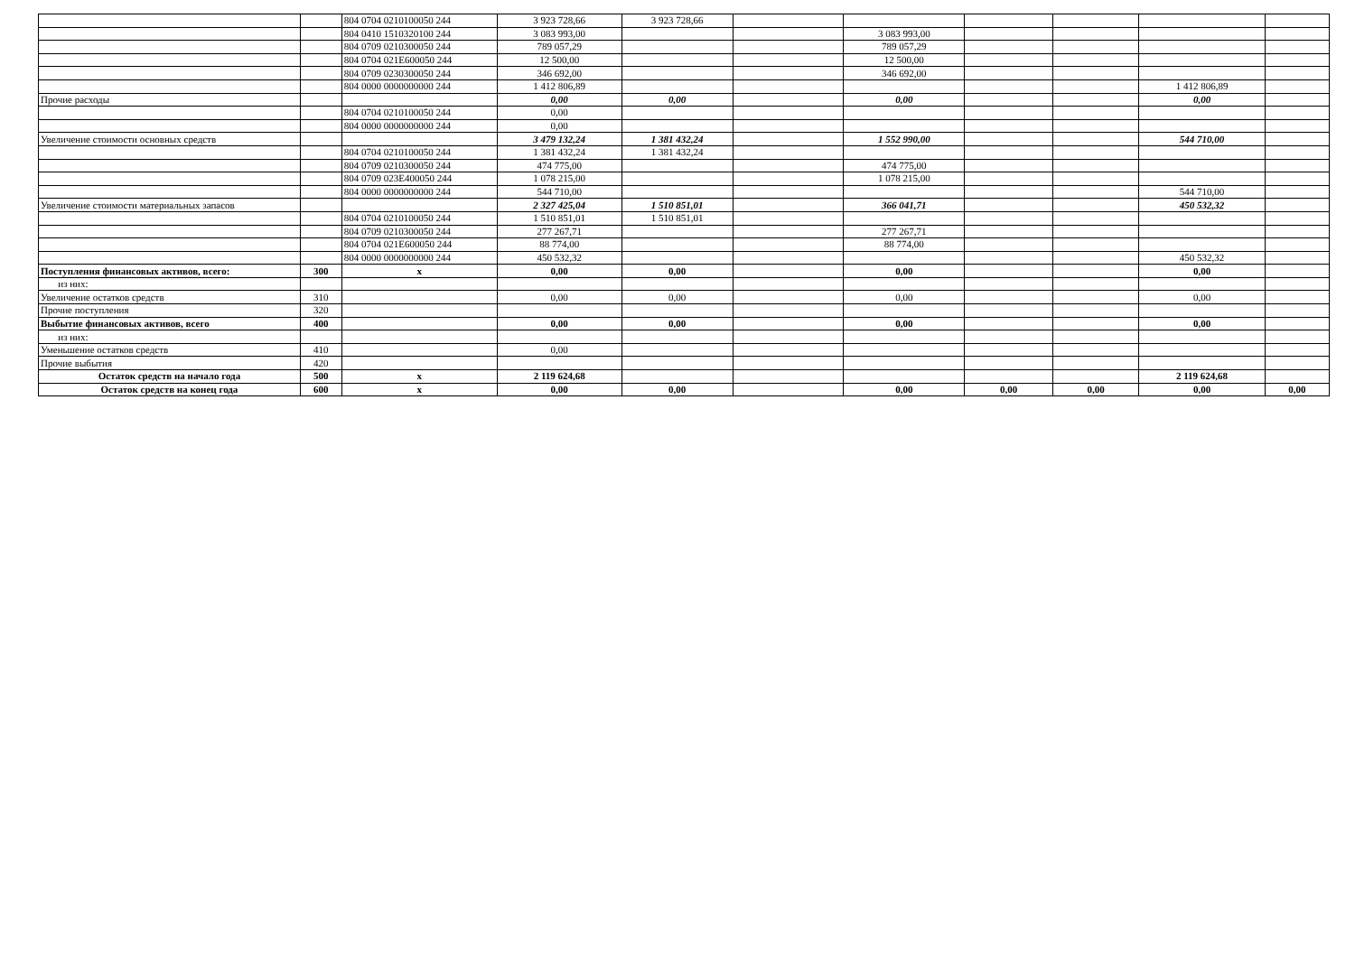| | | 804 0704 0210100050 244 | 3 923 728,66 | 3 923 728,66 | | | | | | |
| | | 804 0410 1510320100 244 | 3 083 993,00 | | | 3 083 993,00 | | | | |
| | | 804 0709 0210300050 244 | 789 057,29 | | | 789 057,29 | | | | |
| | | 804 0704 021E600050 244 | 12 500,00 | | | 12 500,00 | | | | |
| | | 804 0709 0230300050 244 | 346 692,00 | | | 346 692,00 | | | | |
| | | 804 0000 0000000000 244 | 1 412 806,89 | | | | | | 1 412 806,89 | |
| Прочие расходы | | | 0,00 | 0,00 | | 0,00 | | | 0,00 | |
| | | 804 0704 0210100050 244 | 0,00 | | | | | | | |
| | | 804 0000 0000000000 244 | 0,00 | | | | | | | |
| Увеличение стоимости основных средств | | | 3 479 132,24 | 1 381 432,24 | | 1 552 990,00 | | | 544 710,00 | |
| | | 804 0704 0210100050 244 | 1 381 432,24 | 1 381 432,24 | | | | | | |
| | | 804 0709 0210300050 244 | 474 775,00 | | | 474 775,00 | | | | |
| | | 804 0709 023E400050 244 | 1 078 215,00 | | | 1 078 215,00 | | | | |
| | | 804 0000 0000000000 244 | 544 710,00 | | | | | | 544 710,00 | |
| Увеличение стоимости материальных запасов | | | 2 327 425,04 | 1 510 851,01 | | 366 041,71 | | | 450 532,32 | |
| | | 804 0704 0210100050 244 | 1 510 851,01 | 1 510 851,01 | | | | | | |
| | | 804 0709 0210300050 244 | 277 267,71 | | | 277 267,71 | | | | |
| | | 804 0704 021E600050 244 | 88 774,00 | | | 88 774,00 | | | | |
| | | 804 0000 0000000000 244 | 450 532,32 | | | | | | 450 532,32 | |
| Поступления финансовых активов, всего: | 300 | x | 0,00 | 0,00 | | 0,00 | | | 0,00 | |
| из них: | | | | | | | | | | |
| Увеличение остатков средств | 310 | | 0,00 | 0,00 | | 0,00 | | | 0,00 | |
| Прочие поступления | 320 | | | | | | | | | |
| Выбытие финансовых активов, всего | 400 | | 0,00 | 0,00 | | 0,00 | | | 0,00 | |
| из них: | | | | | | | | | | |
| Уменьшение остатков средств | 410 | | 0,00 | | | | | | | |
| Прочие выбытия | 420 | | | | | | | | | |
| Остаток средств на начало года | 500 | x | 2 119 624,68 | | | | | | 2 119 624,68 | |
| Остаток средств на конец года | 600 | x | 0,00 | 0,00 | | 0,00 | 0,00 | 0,00 | 0,00 | 0,00 |